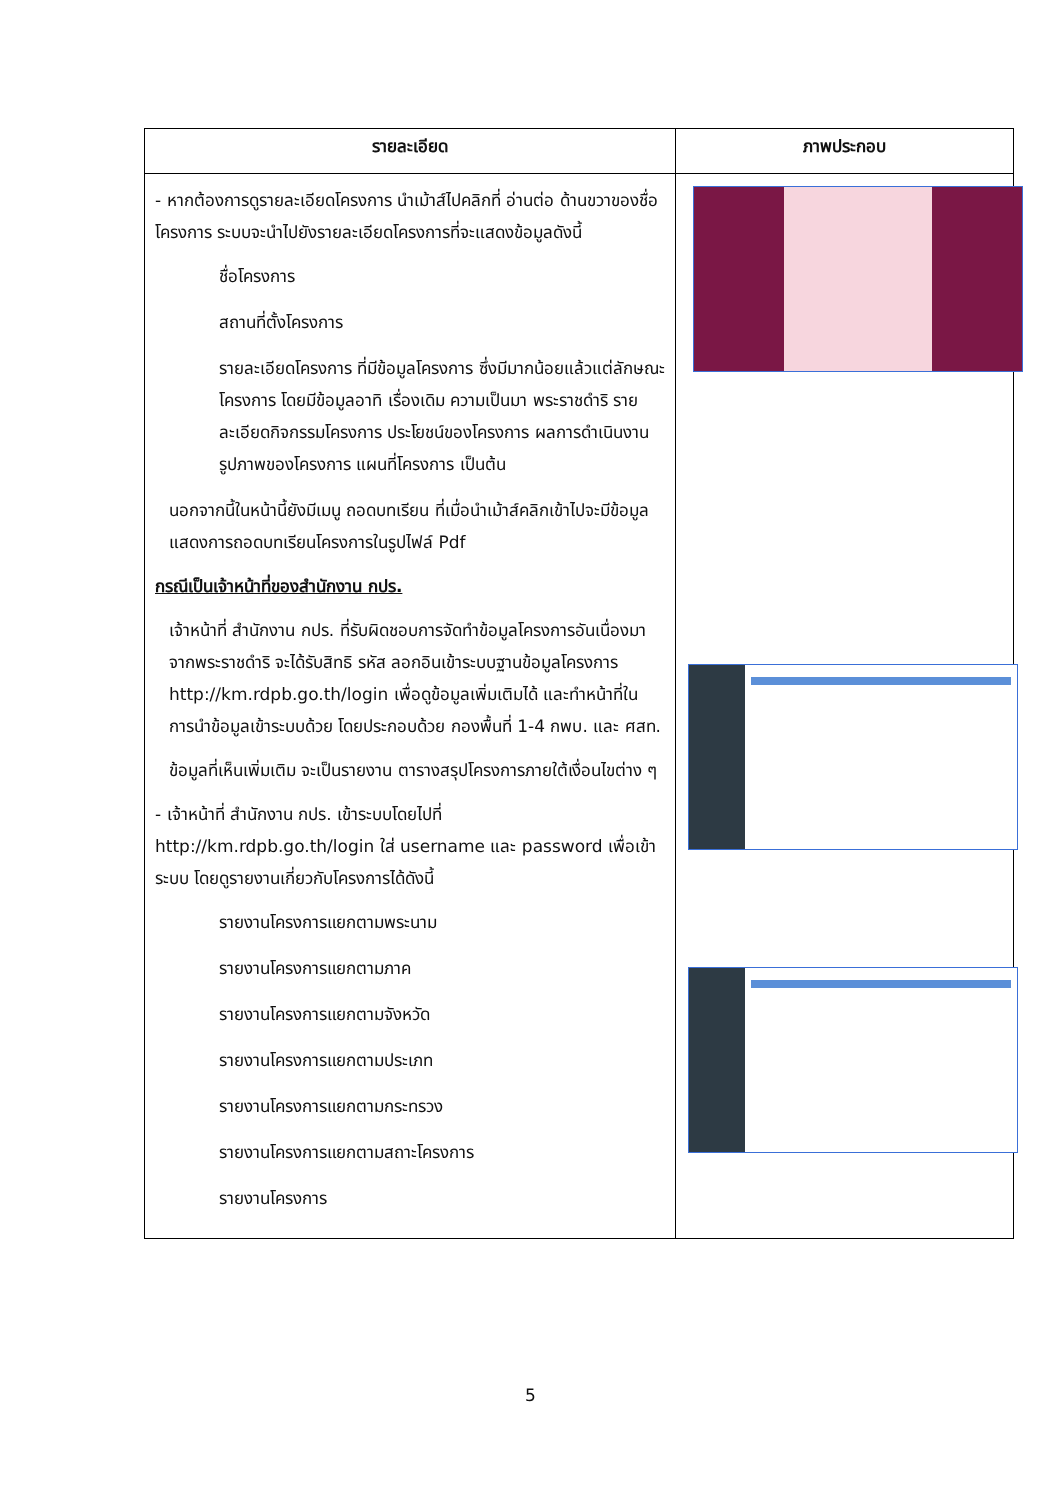| รายละเอียด | ภาพประกอบ |
| --- | --- |
| - หากต้องการดูรายละเอียดโครงการ นำเม้าส์ไปคลิกที่ อ่านต่อ ด้านขวาของชื่อโครงการ ระบบจะนำไปยังรายละเอียดโครงการที่จะแสดงข้อมูลดังนี้ ชื่อโครงการ สถานที่ตั้งโครงการ รายละเอียดโครงการ ที่มีข้อมูลโครงการ ซึ่งมีมากน้อยแล้วแต่ลักษณะโครงการ โดยมีข้อมูลอาทิ เรื่องเดิม ความเป็นมา พระราชดำริ รายละเอียดกิจกรรมโครงการ ประโยชน์ของโครงการ ผลการดำเนินงาน รูปภาพของโครงการ แผนที่โครงการ เป็นต้น นอกจากนี้ในหน้านี้ยังมีเมนู ถอดบทเรียน ที่เมื่อนำเม้าส์คลิกเข้าไปจะมีข้อมูลแสดงการถอดบทเรียนโครงการในรูปไฟล์ Pdf กรณีเป็นเจ้าหน้าที่ของสำนักงาน กปร. เจ้าหน้าที่ สำนักงาน กปร. ที่รับผิดชอบการจัดทำข้อมูลโครงการอันเนื่องมาจากพระราชดำริ จะได้รับสิทธิ รหัส ลอกอินเข้าระบบฐานข้อมูลโครงการ http://km.rdpb.go.th/login เพื่อดูข้อมูลเพิ่มเติมได้ และทำหน้าที่ในการนำข้อมูลเข้าระบบด้วย โดยประกอบด้วย กองพื้นที่ 1-4 กพบ. และ ศสท. ข้อมูลที่เห็นเพิ่มเติม จะเป็นรายงาน ตารางสรุปโครงการภายใต้เงื่อนไขต่าง ๆ - เจ้าหน้าที่ สำนักงาน กปร. เข้าระบบโดยไปที่ http://km.rdpb.go.th/login ใส่ username และ password เพื่อเข้าระบบ โดยดูรายงานเกี่ยวกับโครงการได้ดังนี้ รายงานโครงการแยกตามพระนาม รายงานโครงการแยกตามภาค รายงานโครงการแยกตามจังหวัด รายงานโครงการแยกตามประเภท รายงานโครงการแยกตามกระทรวง รายงานโครงการแยกตามสถาะโครงการ รายงานโครงการ | |
5